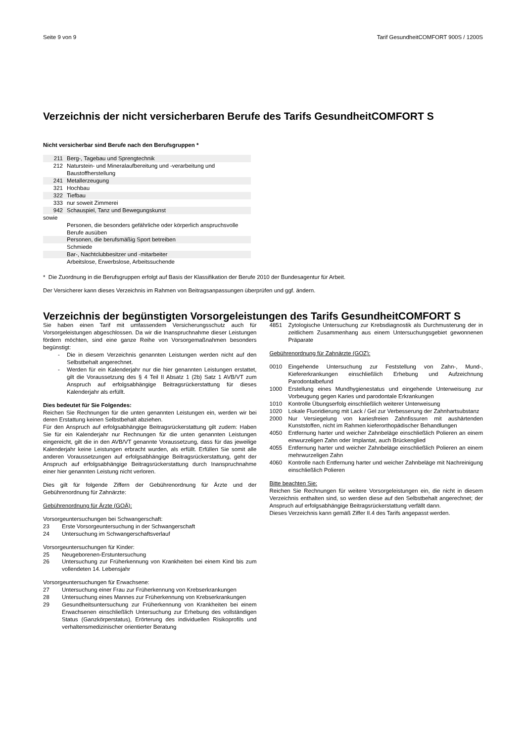Seite 9 von 9 Tarif GesundheitCOMFORT 900S / 1200S
Verzeichnis der nicht versicherbaren Berufe des Tarifs GesundheitCOMFORT S
Nicht versicherbar sind Berufe nach den Berufsgruppen *
| 211 | Berg-, Tagebau und Sprengtechnik |
| 212 | Naturstein- und Mineralaufbereitung und -verarbeitung und Baustoffherstellung |
| 241 | Metallerzeugung |
| 321 | Hochbau |
| 322 | Tiefbau |
| 333 | nur soweit Zimmerei |
| 942 | Schauspiel, Tanz und Bewegungskunst |
| sowie | |
| | Personen, die besonders gefährliche oder körperlich anspruchsvolle Berufe ausüben |
| | Personen, die berufsmäßig Sport betreiben |
| | Schmiede |
| | Bar-, Nachtclubbesitzer und -mitarbeiter |
| | Arbeitslose, Erwerbslose, Arbeitssuchende |
* Die Zuordnung in die Berufsgruppen erfolgt auf Basis der Klassifikation der Berufe 2010 der Bundesagentur für Arbeit.
Der Versicherer kann dieses Verzeichnis im Rahmen von Beitragsanpassungen überprüfen und ggf. ändern.
Verzeichnis der begünstigten Vorsorgeleistungen des Tarifs GesundheitCOMFORT S
Sie haben einen Tarif mit umfassendem Versicherungsschutz auch für Vorsorgeleistungen abgeschlossen. Da wir die Inanspruchnahme dieser Leistungen fördern möchten, sind eine ganze Reihe von Vorsorgemaßnahmen besonders begünstigt:
- Die in diesem Verzeichnis genannten Leistungen werden nicht auf den Selbstbehalt angerechnet.
- Werden für ein Kalenderjahr nur die hier genannten Leistungen erstattet, gilt die Voraussetzung des § 4 Teil II Absatz 1 (2b) Satz 1 AVB/VT zum Anspruch auf erfolgsabhängige Beitragsrückerstattung für dieses Kalenderjahr als erfüllt.
Dies bedeutet für Sie Folgendes:
Reichen Sie Rechnungen für die unten genannten Leistungen ein, werden wir bei deren Erstattung keinen Selbstbehalt abziehen.
Für den Anspruch auf erfolgsabhängige Beitragsrückerstattung gilt zudem: Haben Sie für ein Kalenderjahr nur Rechnungen für die unten genannten Leistungen eingereicht, gilt die in den AVB/VT genannte Voraussetzung, dass für das jeweilige Kalenderjahr keine Leistungen erbracht wurden, als erfüllt. Erfüllen Sie somit alle anderen Voraussetzungen auf erfolgsabhängige Beitragsrückerstattung, geht der Anspruch auf erfolgsabhängige Beitragsrückerstattung durch Inanspruchnahme einer hier genannten Leistung nicht verloren.
Dies gilt für folgende Ziffern der Gebührenordnung für Ärzte und der Gebührenordnung für Zahnärzte:
Gebührenordnung für Ärzte (GOÄ):
Vorsorgeuntersuchungen bei Schwangerschaft:
23 Erste Vorsorgeuntersuchung in der Schwangerschaft
24 Untersuchung im Schwangerschaftsverlauf
Vorsorgeuntersuchungen für Kinder:
25 Neugeborenen-Erstuntersuchung
26 Untersuchung zur Früherkennung von Krankheiten bei einem Kind bis zum vollendeten 14. Lebensjahr
Vorsorgeuntersuchungen für Erwachsene:
27 Untersuchung einer Frau zur Früherkennung von Krebserkrankungen
28 Untersuchung eines Mannes zur Früherkennung von Krebserkrankungen
29 Gesundheitsuntersuchung zur Früherkennung von Krankheiten bei einem Erwachsenen einschließlich Untersuchung zur Erhebung des vollständigen Status (Ganzkörperstatus), Erörterung des individuellen Risikoprofils und verhaltensmedizinischer orientierter Beratung
4851 Zytologische Untersuchung zur Krebsdiagnostik als Durchmusterung der in zeitlichem Zusammenhang aus einem Untersuchungsgebiet gewonnenen Präparate
Gebührenordnung für Zahnärzte (GOZ):
0010 Eingehende Untersuchung zur Feststellung von Zahn-, Mund-, Kiefererkrankungen einschließlich Erhebung und Aufzeichnung Parodontalbefund
1000 Erstellung eines Mundhygienestatus und eingehende Unterweisung zur Vorbeugung gegen Karies und parodontale Erkrankungen
1010 Kontrolle Übungserfolg einschließlich weiterer Unterweisung
1020 Lokale Fluoridierung mit Lack / Gel zur Verbesserung der Zahnhartsubstanz
2000 Nur Versiegelung von kariesfreien Zahnfissuren mit aushärtenden Kunststoffen, nicht im Rahmen kieferorthopädischer Behandlungen
4050 Entfernung harter und weicher Zahnbeläge einschließlich Polieren an einem einwurzeligen Zahn oder Implantat, auch Brückenglied
4055 Entfernung harter und weicher Zahnbeläge einschließlich Polieren an einem mehrwurzeligen Zahn
4060 Kontrolle nach Entfernung harter und weicher Zahnbeläge mit Nachreinigung einschließlich Polieren
Bitte beachten Sie:
Reichen Sie Rechnungen für weitere Vorsorgeleistungen ein, die nicht in diesem Verzeichnis enthalten sind, so werden diese auf den Selbstbehalt angerechnet; der Anspruch auf erfolgsabhängige Beitragsrückerstattung verfällt dann.
Dieses Verzeichnis kann gemäß Ziffer II.4 des Tarifs angepasst werden.